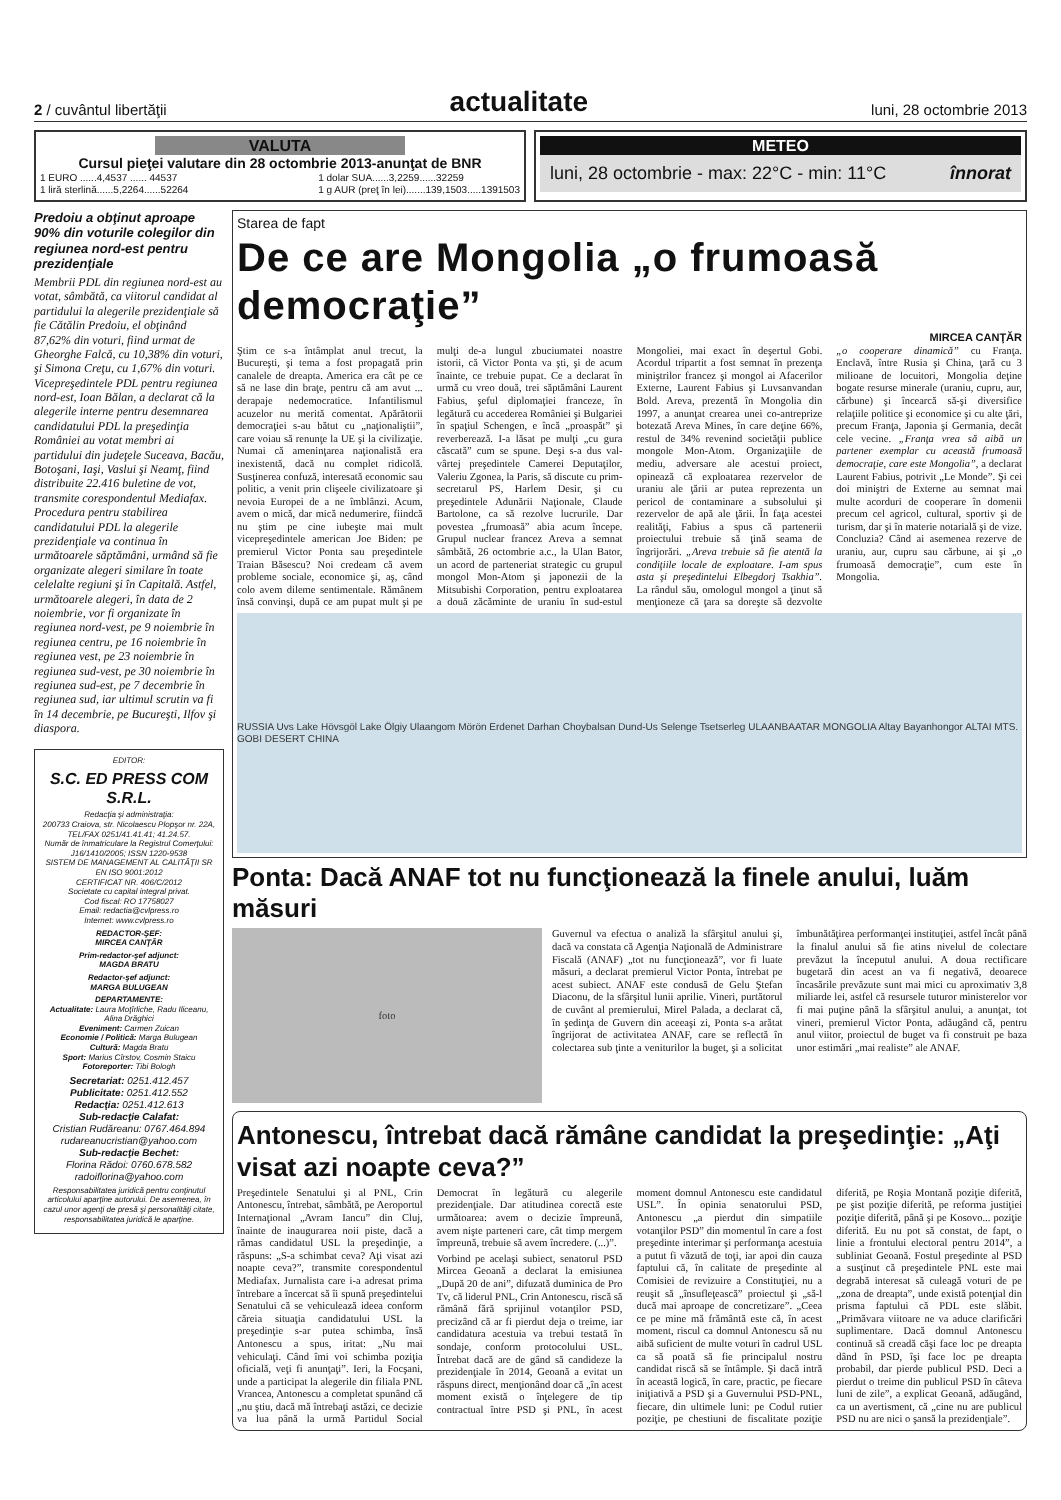2 / cuvântul libertăţii actualitate luni, 28 octombrie 2013
VALUTA
Cursul pieţei valutare din 28 octombrie 2013-anunţat de BNR
1 EURO ......4,4537 ...... 44537
1 liră sterlină......5,2264......52264
1 dolar SUA......3,2259......32259
1 g AUR (preţ în lei).......139,1503.....1391503
METEO
luni, 28 octombrie - max: 22°C - min: 11°C înnorat
Predoiu a obţinut aproape 90% din voturile colegilor din regiunea nord-est pentru prezidenţiale
Membrii PDL din regiunea nord-est au votat, sâmbătă, ca viitorul candidat al partidului la alegerile prezidenţiale să fie Cătălin Predoiu, el obţinând 87,62% din voturi, fiind urmat de Gheorghe Falcă, cu 10,38% din voturi, şi Simona Creţu, cu 1,67% din voturi. Vicepreşedintele PDL pentru regiunea nord-est, Ioan Bălan, a declarat că la alegerile interne pentru desemnarea candidatului PDL la preşedinţia României au votat membri ai partidului din judeţele Suceava, Bacău, Botoşani, Iaşi, Vaslui şi Neamţ, fiind distribuite 22.416 buletine de vot, transmite corespondentul Mediafax. Procedura pentru stabilirea candidatului PDL la alegerile prezidenţiale va continua în următoarele săptămâni, urmând să fie organizate alegeri similare în toate celelalte regiuni şi în Capitală. Astfel, următoarele alegeri, în data de 2 noiembrie, vor fi organizate în regiunea nord-vest, pe 9 noiembrie în regiunea centru, pe 16 noiembrie în regiunea vest, pe 23 noiembrie în regiunea sud-vest, pe 30 noiembrie în regiunea sud-est, pe 7 decembrie în regiunea sud, iar ultimul scrutin va fi în 14 decembrie, pe Bucureşti, Ilfov şi diaspora.
EDITOR:
S.C. ED PRESS COM S.R.L.
Redacţia şi administraţia:
200733 Craiova, str. Nicolaescu Plopşor nr. 22A,
TEL/FAX 0251/41.41.41; 41.24.57.
Număr de înmatriculare la Registrul Comerţului: J16/1410/2005; ISSN 1220-9538
SISTEM DE MANAGEMENT AL CALITĂŢII SR EN ISO 9001:2012
CERTIFICAT NR. 406/C/2012
Societate cu capital integral privat.
Cod fiscal: RO 17758027
Email: redactia@cvlpress.ro
Internet: www.cvlpress.ro
REDACTOR-ŞEF:
MIRCEA CANŢĂR
Prim-redactor-şef adjunct:
MAGDA BRATU
Redactor-şef adjunct:
MARGA BULUGEAN
DEPARTAMENTE:
Actualitate: Laura Moţîrliche, Radu Iliceanu, Alina Drăghici
Eveniment: Carmen Zuican
Economie / Politică: Marga Bulugean
Cultură: Magda Bratu
Sport: Marius Cîrstov, Cosmin Staicu
Fotoreporter: Tibi Bologh
Secretariat: 0251.412.457
Publicitate: 0251.412.552
Redacţia: 0251.412.613
Sub-redacţie Calafat:
Cristian Rudăreanu: 0767.464.894
rudareanucristian@yahoo.com
Sub-redacţie Bechet:
Florina Rădoi: 0760.678.582
radoiflorina@yahoo.com
Responsabilitatea juridică pentru conţinutul articolului aparţine autorului. De asemenea, în cazul unor agenţi de presă şi personalităţi citate, responsabilitatea juridică le aparţine.
Starea de fapt
De ce are Mongolia „o frumoasă democraţie”
MIRCEA CANŢĂR
Ştim ce s-a întâmplat anul trecut, la Bucureşti, şi tema a fost propagată prin canalele de dreapta. America era cât pe ce să ne lase din braţe, pentru că am avut ... derapaje nedemocratice. Infantilismul acuzelor nu merită comentat. Apărătorii democraţiei s-au bătut cu „naţionaliştii”, care voiau să renunţe la UE şi la civilizaţie. Numai că ameninţarea naţionalistă era inexistentă, dacă nu complet ridicolă. Susţinerea confuză, interesată economic sau politic, a venit prin clişeele civilizatoare şi nevoia Europei de a ne îmblânzi. Acum, avem o mică, dar mică nedumerire, fiindcă nu ştim pe cine iubeşte mai mult vicepreşedintele american Joe Biden: pe premierul Victor Ponta sau preşedintele Traian Băsescu? Noi credeam că avem probleme sociale, economice şi, aş, când colo avem dileme sentimentale. Rămânem însă convinşi, după ce am pupat mult şi pe mulţi de-a lungul zbuciumatei noastre istorii, că Victor Ponta va şti, şi de acum înainte, ce trebuie pupat. Ce a declarat în urmă cu vreo două, trei săptămâni Laurent Fabius, şeful diplomaţiei franceze, în legătură cu accederea României şi Bulgariei în spaţiul Schengen, e încă „proaspăt” şi reverberează. I-a lăsat pe mulţi „cu gura căscată” cum se spune. Deşi s-a dus val-vârtej preşedintele Camerei Deputaţilor, Valeriu Zgonea, la Paris, să discute cu prim-secretarul PS, Harlem Desir, şi cu preşedintele Adunării Naţionale, Claude Bartolone, ca să rezolve lucrurile. Dar povestea „frumoasă” abia acum începe. Grupul nuclear francez Areva a semnat sâmbătă, 26 octombrie a.c., la Ulan Bator, un acord de parteneriat strategic cu grupul mongol Mon-Atom şi japonezii de la Mitsubishi Corporation, pentru exploatarea a două zăcăminte de uraniu în sud-estul Mongoliei, mai exact în deşertul Gobi. Acordul tripartit a fost semnat în prezenţa miniştrilor francez şi mongol ai Afacerilor Externe, Laurent Fabius şi Luvsanvandan Bold. Areva, prezentă în Mongolia din 1997, a anunţat crearea unei co-antreprize botezată Areva Mines, în care deţine 66%, restul de 34% revenind societăţii publice mongole Mon-Atom. Organizaţiile de mediu, adversare ale acestui proiect, opinează că exploatarea rezervelor de uraniu ale ţării ar putea reprezenta un pericol de contaminare a subsolului şi rezervelor de apă ale ţării. În faţa acestei realităţi, Fabius a spus că partenerii proiectului trebuie să ţină seama de îngrijorări. „Areva trebuie să fie atentă la condiţiile locale de exploatare. I-am spus asta şi preşedintelui Elbegdorj Tsakhia”. La rândul său, omologul mongol a ţinut să menţioneze că ţara sa doreşte să dezvolte „o cooperare dinamică” cu Franţa. Enclavă, între Rusia şi China, ţară cu 3 milioane de locuitori, Mongolia deţine bogate resurse minerale (uraniu, cupru, aur, cărbune) şi încearcă să-şi diversifice relaţiile politice şi economice şi cu alte ţări, precum Franţa, Japonia şi Germania, decât cele vecine. „Franţa vrea să aibă un partener exemplar cu această frumoasă democraţie, care este Mongolia”, a declarat Laurent Fabius, potrivit „Le Monde”. Şi cei doi miniştri de Externe au semnat mai multe acorduri de cooperare în domenii precum cel agricol, cultural, sportiv şi de turism, dar şi în materie notarială şi de vize. Concluzia? Când ai asemenea rezerve de uraniu, aur, cupru sau cărbune, ai şi „o frumoasă democraţie”, cum este în Mongolia.
RUSSIA Uvs Lake Hövsgöl Lake Ölgiy Ulaangom Mörön Erdenet Darhan Choybalsan Dund-Us Selenge Tsetserleg ULAANBAATAR MONGOLIA Altay Bayanhongor ALTAI MTS. GOBI DESERT CHINA
Ponta: Dacă ANAF tot nu funcţionează la finele anului, luăm măsuri
foto
Guvernul va efectua o analiză la sfârşitul anului şi, dacă va constata că Agenţia Naţională de Administrare Fiscală (ANAF) „tot nu funcţionează”, vor fi luate măsuri, a declarat premierul Victor Ponta, întrebat pe acest subiect. ANAF este condusă de Gelu Ştefan Diaconu, de la sfârşitul lunii aprilie. Vineri, purtătorul de cuvânt al premierului, Mirel Palada, a declarat că, în şedinţa de Guvern din aceeaşi zi, Ponta s-a arătat îngrijorat de activitatea ANAF, care se reflectă în colectarea sub ţinte a veniturilor la buget, şi a solicitat îmbunătăţirea performanţei instituţiei, astfel încât până la finalul anului să fie atins nivelul de colectare prevăzut la începutul anului. A doua rectificare bugetară din acest an va fi negativă, deoarece încasările prevăzute sunt mai mici cu aproximativ 3,8 miliarde lei, astfel că resursele tuturor ministerelor vor fi mai puţine până la sfârşitul anului, a anunţat, tot vineri, premierul Victor Ponta, adăugând că, pentru anul viitor, proiectul de buget va fi construit pe baza unor estimări „mai realiste” ale ANAF.
Antonescu, întrebat dacă rămâne candidat la preşedinţie: „Aţi visat azi noapte ceva?”
Preşedintele Senatului şi al PNL, Crin Antonescu, întrebat, sâmbătă, pe Aeroportul Internaţional „Avram Iancu” din Cluj, înainte de inaugurarea noii piste, dacă a rămas candidatul USL la preşedinţie, a răspuns: „S-a schimbat ceva? Aţi visat azi noapte ceva?”, transmite corespondentul Mediafax. Jurnalista care i-a adresat prima întrebare a încercat să îi spună preşedintelui Senatului că se vehiculează ideea conform căreia situaţia candidatului USL la preşedinţie s-ar putea schimba, însă Antonescu a spus, iritat: „Nu mai vehiculaţi. Când îmi voi schimba poziţia oficială, veţi fi anunţaţi”. Ieri, la Focşani, unde a participat la alegerile din filiala PNL Vrancea, Antonescu a completat spunând că „nu ştiu, dacă mă întrebaţi astăzi, ce decizie va lua până la urmă Partidul Social Democrat în legătură cu alegerile prezidenţiale. Dar atitudinea corectă este următoarea: avem o decizie împreună, avem nişte parteneri care, cât timp mergem împreună, trebuie să avem încredere. (...)”.
Vorbind pe acelaşi subiect, senatorul PSD Mircea Geoană a declarat la emisiunea „După 20 de ani”, difuzată duminica de Pro Tv, că liderul PNL, Crin Antonescu, riscă să rămână fără sprijinul votanţilor PSD, precizând că ar fi pierdut deja o treime, iar candidatura acestuia va trebui testată în sondaje, conform protocolului USL. Întrebat dacă are de gând să candideze la prezidenţiale în 2014, Geoană a evitat un răspuns direct, menţionând doar că „în acest moment există o înţelegere de tip contractual între PSD şi PNL, în acest moment domnul Antonescu este candidatul USL”. În opinia senatorului PSD, Antonescu „a pierdut din simpatiile votanţilor PSD” din momentul în care a fost preşedinte interimar şi performanţa acestuia a putut fi văzută de toţi, iar apoi din cauza faptului că, în calitate de preşedinte al Comisiei de revizuire a Constituţiei, nu a reuşit să „însufleţească” proiectul şi „să-l ducă mai aproape de concretizare”. „Ceea ce pe mine mă frământă este că, în acest moment, riscul ca domnul Antonescu să nu aibă suficient de multe voturi în cadrul USL ca să poată să fie principalul nostru candidat riscă să se întâmple. Şi dacă intră în această logică, în care, practic, pe fiecare iniţiativă a PSD şi a Guvernului PSD-PNL, fiecare, din ultimele luni: pe Codul rutier poziţie, pe chestiuni de fiscalitate poziţie diferită, pe Roşia Montană poziţie diferită, pe şist poziţie diferită, pe reforma justiţiei poziţie diferită, până şi pe Kosovo... poziţie diferită. Eu nu pot să constat, de fapt, o linie a frontului electoral pentru 2014”, a subliniat Geoană. Fostul preşedinte al PSD a susţinut că preşedintele PNL este mai degrabă interesat să culeagă voturi de pe „zona de dreapta”, unde există potenţial din prisma faptului că PDL este slăbit. „Primăvara viitoare ne va aduce clarificări suplimentare. Dacă domnul Antonescu continuă să creadă căşi face loc pe dreapta dând în PSD, îşi face loc pe dreapta probabil, dar pierde publicul PSD. Deci a pierdut o treime din publicul PSD în câteva luni de zile”, a explicat Geoană, adăugând, ca un avertisment, că „cine nu are publicul PSD nu are nici o şansă la prezidenţiale”.